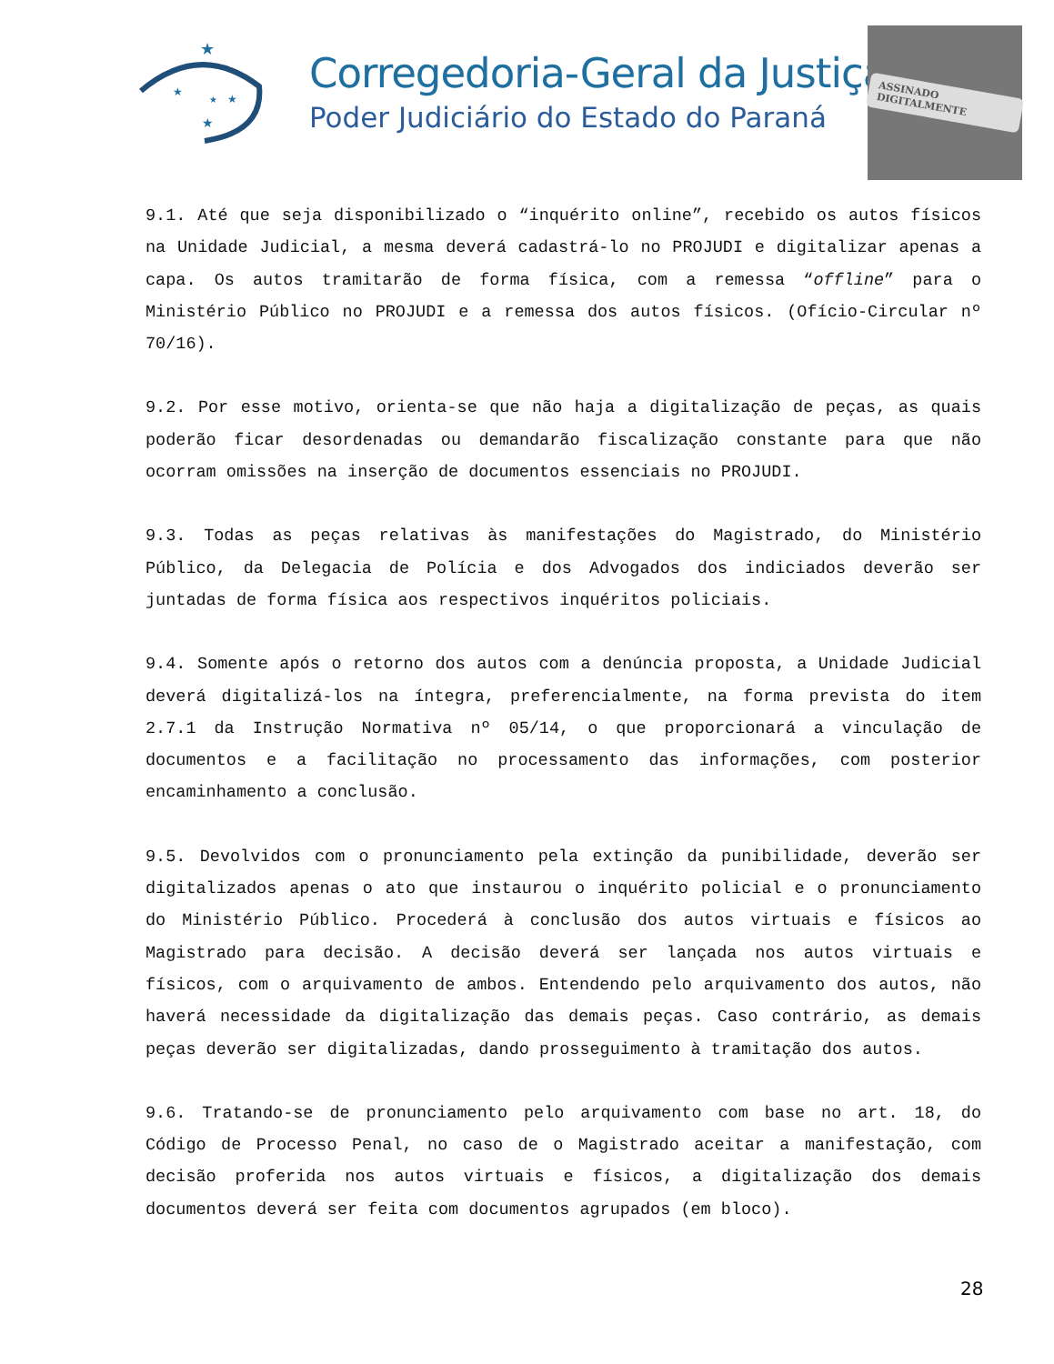★
★
★
★
★
Corregedoria-Geral da Justiça
Poder Judiciário do Estado do Paraná
ASSINADO DIGITALMENTE
9.1. Até que seja disponibilizado o “inquérito online”, recebido os autos físicos na Unidade Judicial, a mesma deverá cadastrá-lo no PROJUDI e digitalizar apenas a capa. Os autos tramitarão de forma física, com a remessa “offline” para o Ministério Público no PROJUDI e a remessa dos autos físicos. (Ofício-Circular nº 70/16).
9.2. Por esse motivo, orienta-se que não haja a digitalização de peças, as quais poderão ficar desordenadas ou demandarão fiscalização constante para que não ocorram omissões na inserção de documentos essenciais no PROJUDI.
9.3. Todas as peças relativas às manifestações do Magistrado, do Ministério Público, da Delegacia de Polícia e dos Advogados dos indiciados deverão ser juntadas de forma física aos respectivos inquéritos policiais.
9.4. Somente após o retorno dos autos com a denúncia proposta, a Unidade Judicial deverá digitalizá-los na íntegra, preferencialmente, na forma prevista do item 2.7.1 da Instrução Normativa nº 05/14, o que proporcionará a vinculação de documentos e a facilitação no processamento das informações, com posterior encaminhamento a conclusão.
9.5. Devolvidos com o pronunciamento pela extinção da punibilidade, deverão ser digitalizados apenas o ato que instaurou o inquérito policial e o pronunciamento do Ministério Público. Procederá à conclusão dos autos virtuais e físicos ao Magistrado para decisão. A decisão deverá ser lançada nos autos virtuais e físicos, com o arquivamento de ambos. Entendendo pelo arquivamento dos autos, não haverá necessidade da digitalização das demais peças. Caso contrário, as demais peças deverão ser digitalizadas, dando prosseguimento à tramitação dos autos.
9.6. Tratando-se de pronunciamento pelo arquivamento com base no art. 18, do Código de Processo Penal, no caso de o Magistrado aceitar a manifestação, com decisão proferida nos autos virtuais e físicos, a digitalização dos demais documentos deverá ser feita com documentos agrupados (em bloco).
28